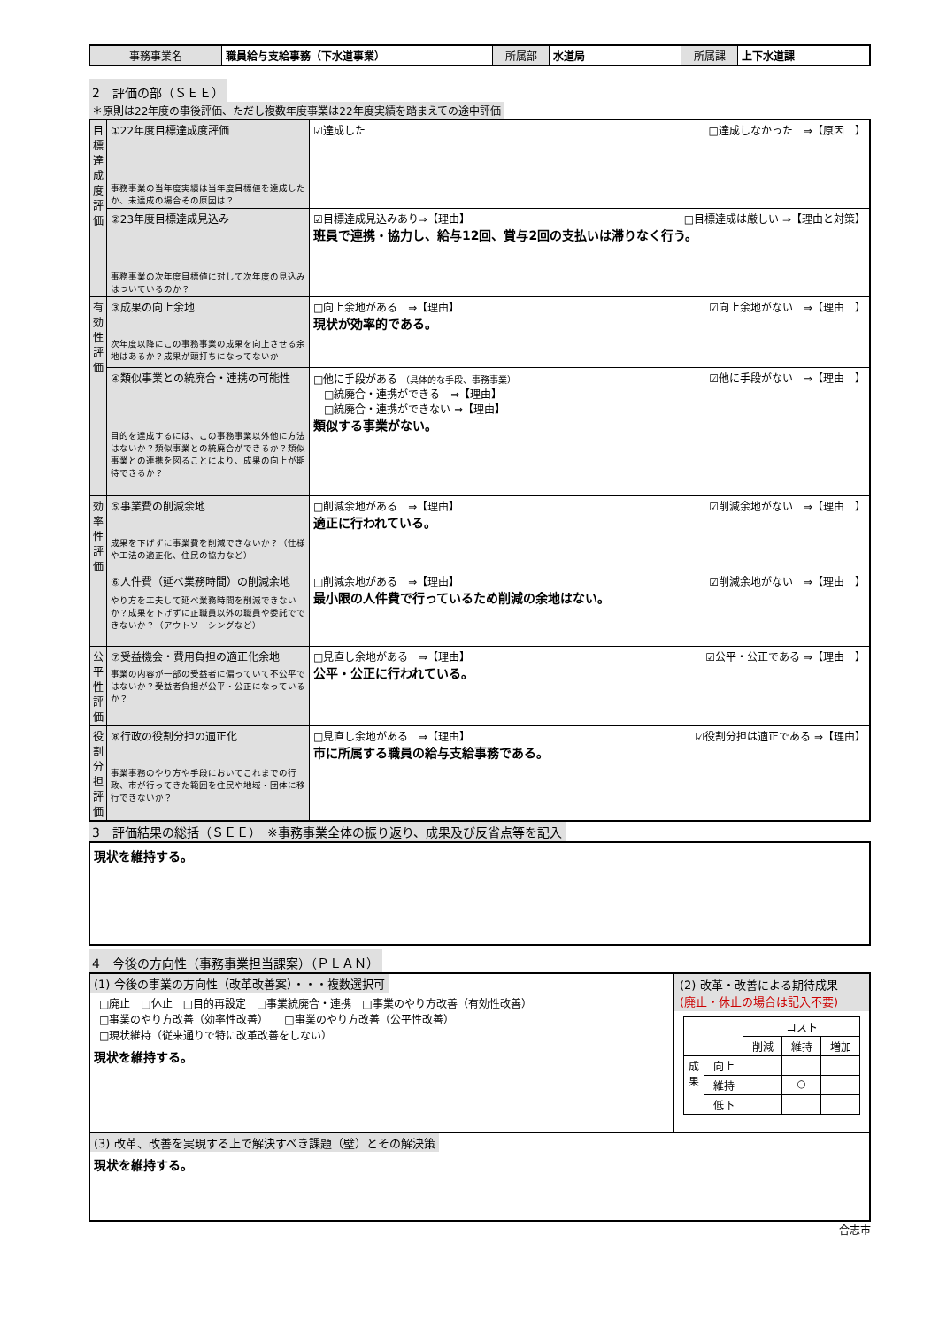| 事務事業名 | 職員給与支給事務（下水道事業） | 所属部 | 水道局 | 所属課 | 上下水道課 |
2　評価の部（ＳＥＥ）
＊原則は22年度の事後評価、ただし複数年度事業は22年度実績を踏まえての途中評価
| 目標達成度評価 | ①22年度目標達成度評価 事務事業の当年度実績は当年度目標値を達成したか、未達成の場合その原因は？ | ☑達成した □達成しなかった ⇒【原因 】 |
| | ②23年度目標達成見込み 事務事業の次年度目標値に対して次年度の見込みはついているのか？ | ☑目標達成見込みあり⇒【理由】 □目標達成は厳しい ⇒【理由と対策】 班員で連携・協力し、給与12回、賞与2回の支払いは滞りなく行う。 |
| 有効性評価 | ③成果の向上余地 次年度以降にこの事務事業の成果を向上させる余地はあるか？成果が頭打ちになってないか | □向上余地がある ⇒【理由】 ☑向上余地がない ⇒【理由 】 現状が効率的である。 |
| | ④類似事業との統廃合・連携の可能性 目的を達成するには、この事務事業以外他に方法はないか？類似事業との統廃合ができるか？類似事業との連携を図ることにより、成果の向上が期待できるか？ | □他に手段がある （具体的な手段、事務事業） ☑他に手段がない ⇒【理由 】 □統廃合・連携ができる ⇒【理由】 □統廃合・連携ができない ⇒【理由】 類似する事業がない。 |
| 効率性評価 | ⑤事業費の削減余地 成果を下げずに事業費を削減できないか？（仕様や工法の適正化、住民の協力など） | □削減余地がある ⇒【理由】 ☑削減余地がない ⇒【理由 】 適正に行われている。 |
| | ⑥人件費（延べ業務時間）の削減余地 やり方を工夫して延べ業務時間を削減できないか？成果を下げずに正職員以外の職員や委託でできないか？（アウトソーシングなど） | □削減余地がある ⇒【理由】 ☑削減余地がない ⇒【理由 】 最小限の人件費で行っているため削減の余地はない。 |
| 公平性評価 | ⑦受益機会・費用負担の適正化余地 事業の内容が一部の受益者に偏っていて不公平ではないか？受益者負担が公平・公正になっているか？ | □見直し余地がある ⇒【理由】 ☑公平・公正である ⇒【理由 】 公平・公正に行われている。 |
| 役割分担評価 | ⑧行政の役割分担の適正化 事業事務のやり方や手段においてこれまでの行政、市が行ってきた範囲を住民や地域・団体に移行できないか？ | □見直し余地がある ⇒【理由】 ☑役割分担は適正である ⇒【理由】 市に所属する職員の給与支給事務である。 |
3　評価結果の総括（ＳＥＥ）　※事務事業全体の振り返り、成果及び反省点等を記入
現状を維持する。
4　今後の方向性（事務事業担当課案）（ＰＬＡＮ）
| (1) 今後の事業の方向性（改革改善案）・・・複数選択可 □廃止 □休止 □目的再設定 □事業統廃合・連携 □事業のやり方改善（有効性改善） □事業のやり方改善（効率性改善） □事業のやり方改善（公平性改善） □現状維持（従来通りで特に改革改善をしない） 現状を維持する。 | (2) 改革・改善による期待成果 (廃止・休止の場合は記入不要) / / / コスト / / / / / / 削減 / 維持 / 増加 / / 成果 / 向上 / / / / / / 維持 / / ○ / / / / 低下 / / / / |
| (3) 改革、改善を実現する上で解決すべき課題（壁）とその解決策 現状を維持する。 | |
合志市